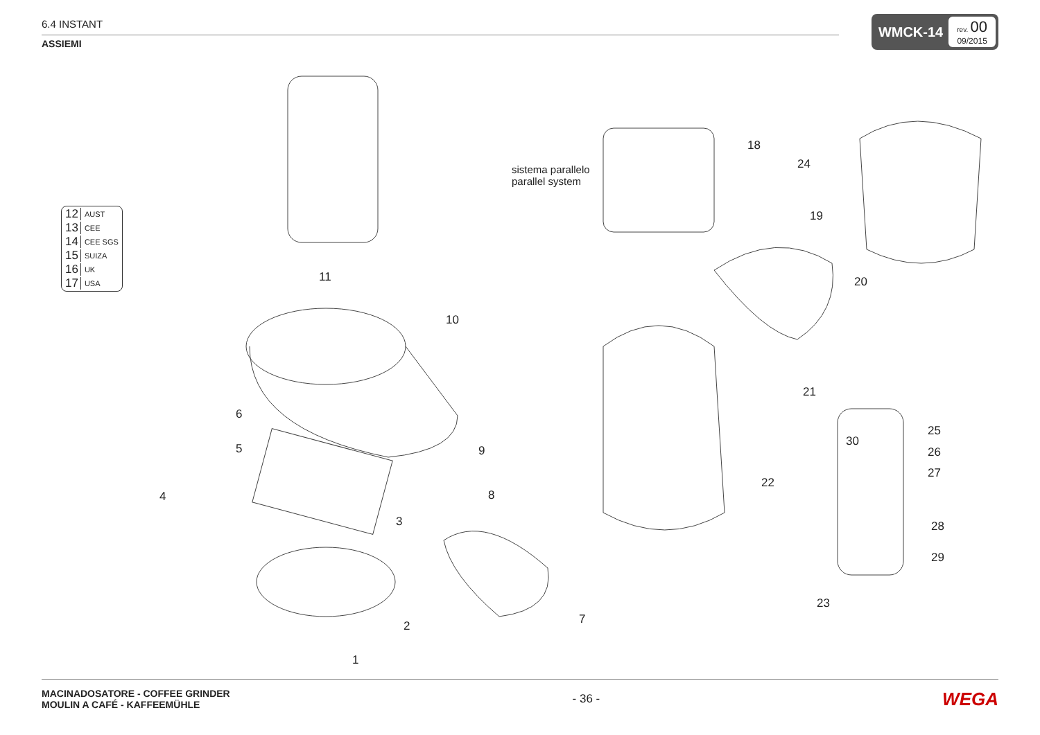6.4 INSTANT
ASSIEMI
WMCK-14
rev. 00
09/2015
sistema parallelo
parallel system
1
2
3
4
5
6
7
8
9
10
11
18
19
20
21
22
23
24
25
26
27
28
29
30
| 12 | AUST |
| 13 | CEE |
| 14 | CEE SGS |
| 15 | SUIZA |
| 16 | UK |
| 17 | USA |
MACINADOSATORE - COFFEE GRINDER
MOULIN A CAFÉ - KAFFEEMÜHLE
- 36 -
WEGA